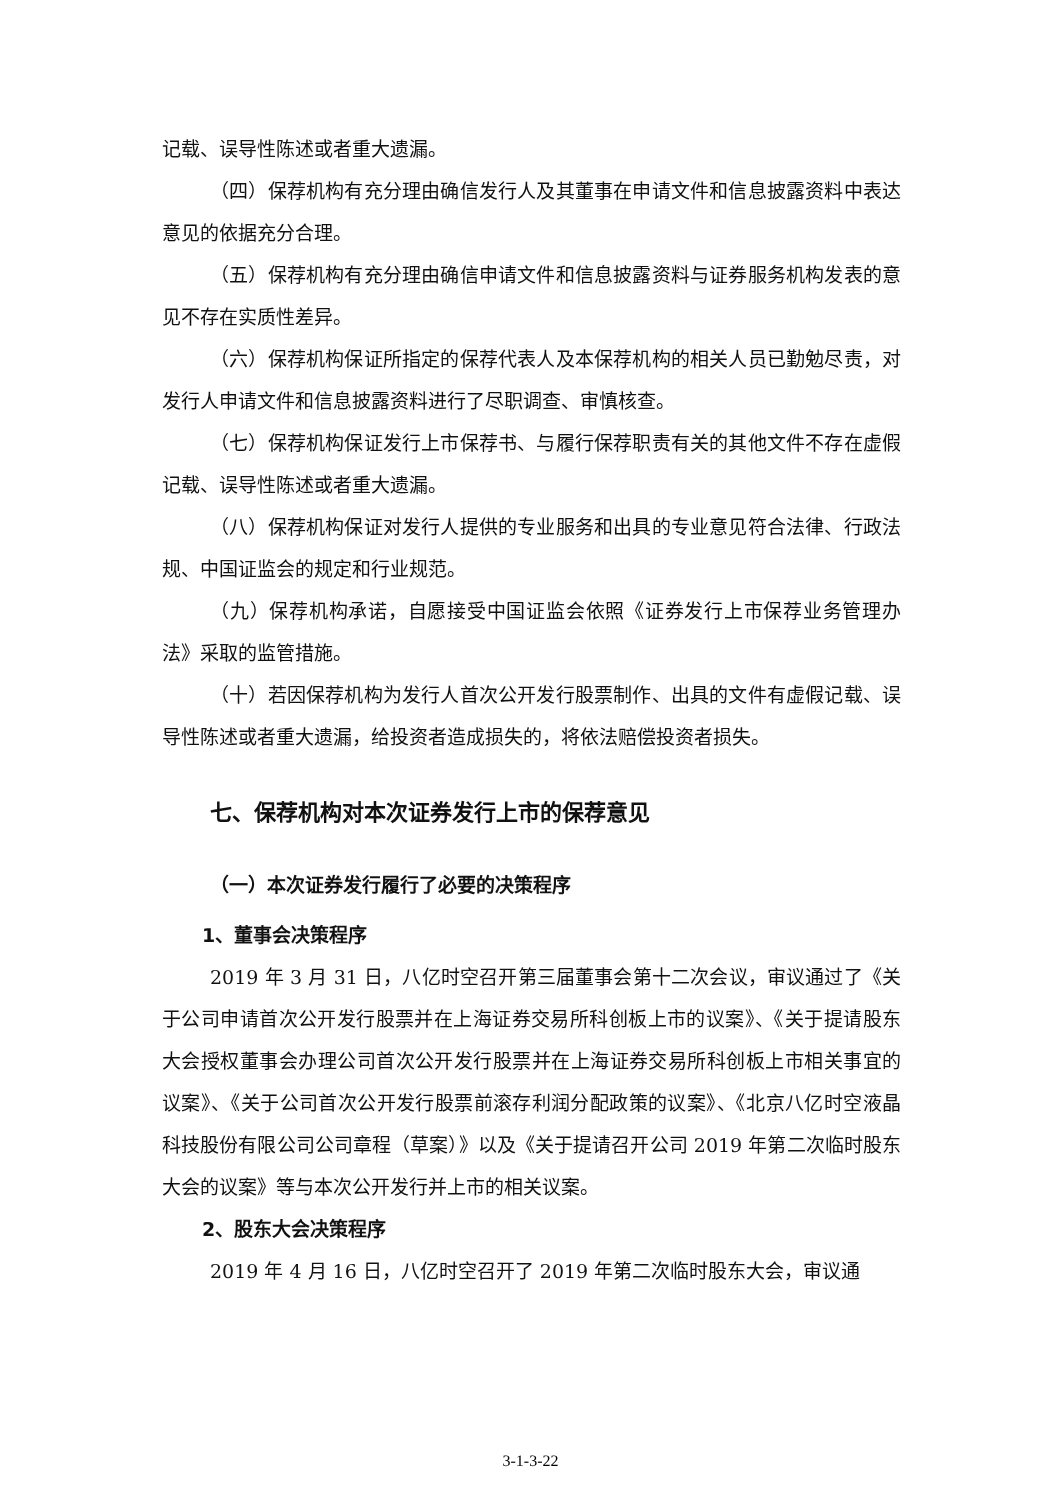记载、误导性陈述或者重大遗漏。
（四）保荐机构有充分理由确信发行人及其董事在申请文件和信息披露资料中表达意见的依据充分合理。
（五）保荐机构有充分理由确信申请文件和信息披露资料与证券服务机构发表的意见不存在实质性差异。
（六）保荐机构保证所指定的保荐代表人及本保荐机构的相关人员已勤勉尽责，对发行人申请文件和信息披露资料进行了尽职调查、审慎核查。
（七）保荐机构保证发行上市保荐书、与履行保荐职责有关的其他文件不存在虚假记载、误导性陈述或者重大遗漏。
（八）保荐机构保证对发行人提供的专业服务和出具的专业意见符合法律、行政法规、中国证监会的规定和行业规范。
（九）保荐机构承诺，自愿接受中国证监会依照《证券发行上市保荐业务管理办法》采取的监管措施。
（十）若因保荐机构为发行人首次公开发行股票制作、出具的文件有虚假记载、误导性陈述或者重大遗漏，给投资者造成损失的，将依法赔偿投资者损失。
七、保荐机构对本次证券发行上市的保荐意见
（一）本次证券发行履行了必要的决策程序
1、董事会决策程序
2019 年 3 月 31 日，八亿时空召开第三届董事会第十二次会议，审议通过了《关于公司申请首次公开发行股票并在上海证券交易所科创板上市的议案》、《关于提请股东大会授权董事会办理公司首次公开发行股票并在上海证券交易所科创板上市相关事宜的议案》、《关于公司首次公开发行股票前滚存利润分配政策的议案》、《北京八亿时空液晶科技股份有限公司公司章程（草案）》以及《关于提请召开公司 2019 年第二次临时股东大会的议案》等与本次公开发行并上市的相关议案。
2、股东大会决策程序
2019 年 4 月 16 日，八亿时空召开了 2019 年第二次临时股东大会，审议通
3-1-3-22